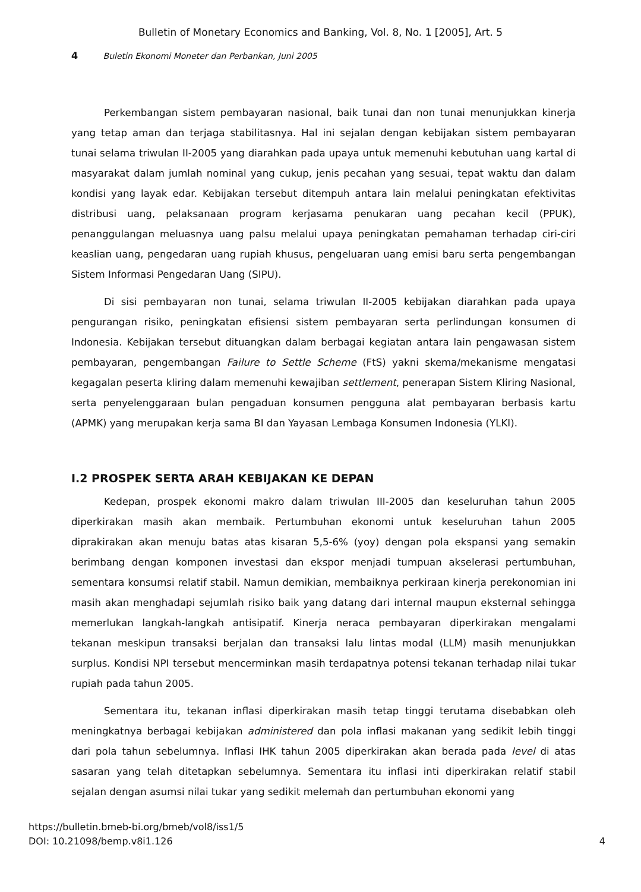Bulletin of Monetary Economics and Banking, Vol. 8, No. 1 [2005], Art. 5
4 Buletin Ekonomi Moneter dan Perbankan, Juni 2005
Perkembangan sistem pembayaran nasional, baik tunai dan non tunai menunjukkan kinerja yang tetap aman dan terjaga stabilitasnya. Hal ini sejalan dengan kebijakan sistem pembayaran tunai selama triwulan II-2005 yang diarahkan pada upaya untuk memenuhi kebutuhan uang kartal di masyarakat dalam jumlah nominal yang cukup, jenis pecahan yang sesuai, tepat waktu dan dalam kondisi yang layak edar. Kebijakan tersebut ditempuh antara lain melalui peningkatan efektivitas distribusi uang, pelaksanaan program kerjasama penukaran uang pecahan kecil (PPUK), penanggulangan meluasnya uang palsu melalui upaya peningkatan pemahaman terhadap ciri-ciri keaslian uang, pengedaran uang rupiah khusus, pengeluaran uang emisi baru serta pengembangan Sistem Informasi Pengedaran Uang (SIPU).
Di sisi pembayaran non tunai, selama triwulan II-2005 kebijakan diarahkan pada upaya pengurangan risiko, peningkatan efisiensi sistem pembayaran serta perlindungan konsumen di Indonesia. Kebijakan tersebut dituangkan dalam berbagai kegiatan antara lain pengawasan sistem pembayaran, pengembangan Failure to Settle Scheme (FtS) yakni skema/mekanisme mengatasi kegagalan peserta kliring dalam memenuhi kewajiban settlement, penerapan Sistem Kliring Nasional, serta penyelenggaraan bulan pengaduan konsumen pengguna alat pembayaran berbasis kartu (APMK) yang merupakan kerja sama BI dan Yayasan Lembaga Konsumen Indonesia (YLKI).
I.2 PROSPEK SERTA ARAH KEBIJAKAN KE DEPAN
Kedepan, prospek ekonomi makro dalam triwulan III-2005 dan keseluruhan tahun 2005 diperkirakan masih akan membaik. Pertumbuhan ekonomi untuk keseluruhan tahun 2005 diprakirakan akan menuju batas atas kisaran 5,5-6% (yoy) dengan pola ekspansi yang semakin berimbang dengan komponen investasi dan ekspor menjadi tumpuan akselerasi pertumbuhan, sementara konsumsi relatif stabil. Namun demikian, membaiknya perkiraan kinerja perekonomian ini masih akan menghadapi sejumlah risiko baik yang datang dari internal maupun eksternal sehingga memerlukan langkah-langkah antisipatif. Kinerja neraca pembayaran diperkirakan mengalami tekanan meskipun transaksi berjalan dan transaksi lalu lintas modal (LLM) masih menunjukkan surplus. Kondisi NPI tersebut mencerminkan masih terdapatnya potensi tekanan terhadap nilai tukar rupiah pada tahun 2005.
Sementara itu, tekanan inflasi diperkirakan masih tetap tinggi terutama disebabkan oleh meningkatnya berbagai kebijakan administered dan pola inflasi makanan yang sedikit lebih tinggi dari pola tahun sebelumnya. Inflasi IHK tahun 2005 diperkirakan akan berada pada level di atas sasaran yang telah ditetapkan sebelumnya. Sementara itu inflasi inti diperkirakan relatif stabil sejalan dengan asumsi nilai tukar yang sedikit melemah dan pertumbuhan ekonomi yang
https://bulletin.bmeb-bi.org/bmeb/vol8/iss1/5
DOI: 10.21098/bemp.v8i1.126
4